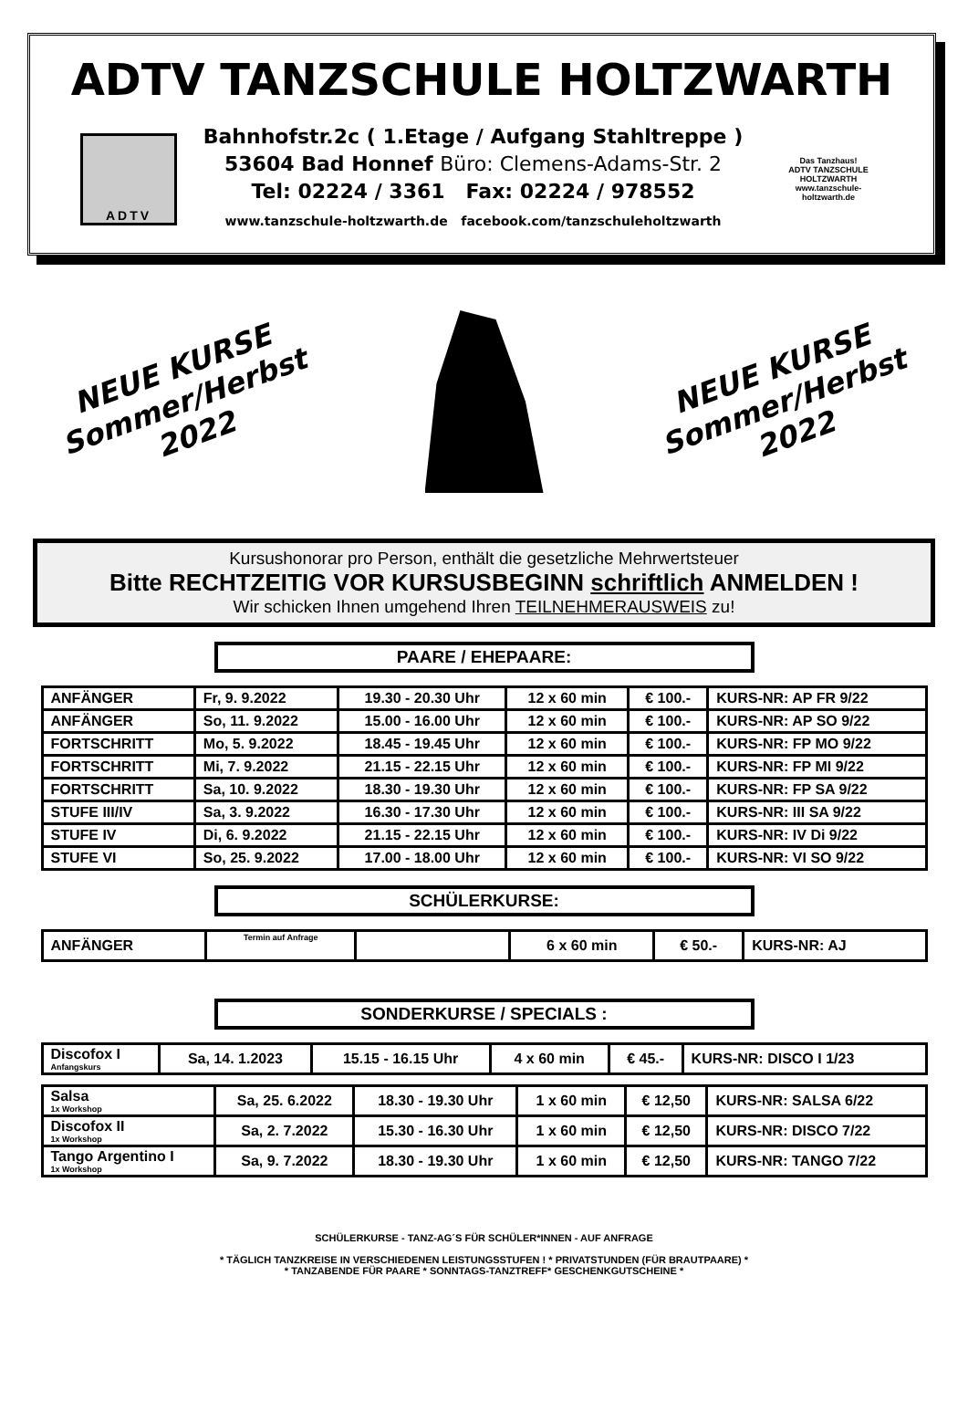ADTV TANZSCHULE HOLTZWARTH
ADTV
Bahnhofstr.2c ( 1.Etage / Aufgang Stahltreppe )
53604 Bad Honnef Büro: Clemens-Adams-Str. 2
Tel: 02224 / 3361 Fax: 02224 / 978552
www.tanzschule-holtzwarth.de facebook.com/tanzschuleholtzwarth
Das Tanzhaus!
ADTV TANZSCHULE HOLTZWARTH
www.tanzschule-holtzwarth.de
NEUE KURSE
Sommer/Herbst
2022
NEUE KURSE
Sommer/Herbst
2022
Kursushonorar pro Person, enthält die gesetzliche Mehrwertsteuer
Bitte RECHTZEITIG VOR KURSUSBEGINN schriftlich ANMELDEN !
Wir schicken Ihnen umgehend Ihren TEILNEHMERAUSWEIS zu!
PAARE / EHEPAARE:
| ANFÄNGER | Fr, 9. 9.2022 | 19.30 - 20.30 Uhr | 12 x 60 min | € 100.- | KURS-NR: AP FR 9/22 |
| ANFÄNGER | So, 11. 9.2022 | 15.00 - 16.00 Uhr | 12 x 60 min | € 100.- | KURS-NR: AP SO 9/22 |
| FORTSCHRITT | Mo, 5. 9.2022 | 18.45 - 19.45 Uhr | 12 x 60 min | € 100.- | KURS-NR: FP MO 9/22 |
| FORTSCHRITT | Mi, 7. 9.2022 | 21.15 - 22.15 Uhr | 12 x 60 min | € 100.- | KURS-NR: FP MI 9/22 |
| FORTSCHRITT | Sa, 10. 9.2022 | 18.30 - 19.30 Uhr | 12 x 60 min | € 100.- | KURS-NR: FP SA 9/22 |
| STUFE III/IV | Sa, 3. 9.2022 | 16.30 - 17.30 Uhr | 12 x 60 min | € 100.- | KURS-NR: III SA 9/22 |
| STUFE IV | Di, 6. 9.2022 | 21.15 - 22.15 Uhr | 12 x 60 min | € 100.- | KURS-NR: IV Di 9/22 |
| STUFE VI | So, 25. 9.2022 | 17.00 - 18.00 Uhr | 12 x 60 min | € 100.- | KURS-NR: VI SO 9/22 |
SCHÜLERKURSE:
| ANFÄNGER | Termin auf Anfrage | | 6 x 60 min | € 50.- | KURS-NR: AJ |
SONDERKURSE / SPECIALS :
| Discofox I Anfangskurs | Sa, 14. 1.2023 | 15.15 - 16.15 Uhr | 4 x 60 min | € 45.- | KURS-NR: DISCO I 1/23 |
| Salsa 1x Workshop | Sa, 25. 6.2022 | 18.30 - 19.30 Uhr | 1 x 60 min | € 12,50 | KURS-NR: SALSA 6/22 |
| Discofox II 1x Workshop | Sa, 2. 7.2022 | 15.30 - 16.30 Uhr | 1 x 60 min | € 12,50 | KURS-NR: DISCO 7/22 |
| Tango Argentino I 1x Workshop | Sa, 9. 7.2022 | 18.30 - 19.30 Uhr | 1 x 60 min | € 12,50 | KURS-NR: TANGO 7/22 |
SCHÜLERKURSE - TANZ-AG´S FÜR SCHÜLER*INNEN - AUF ANFRAGE
* TÄGLICH TANZKREISE IN VERSCHIEDENEN LEISTUNGSSTUFEN ! * PRIVATSTUNDEN (FÜR BRAUTPAARE) *
* TANZABENDE FÜR PAARE * SONNTAGS-TANZTREFF* GESCHENKGUTSCHEINE *